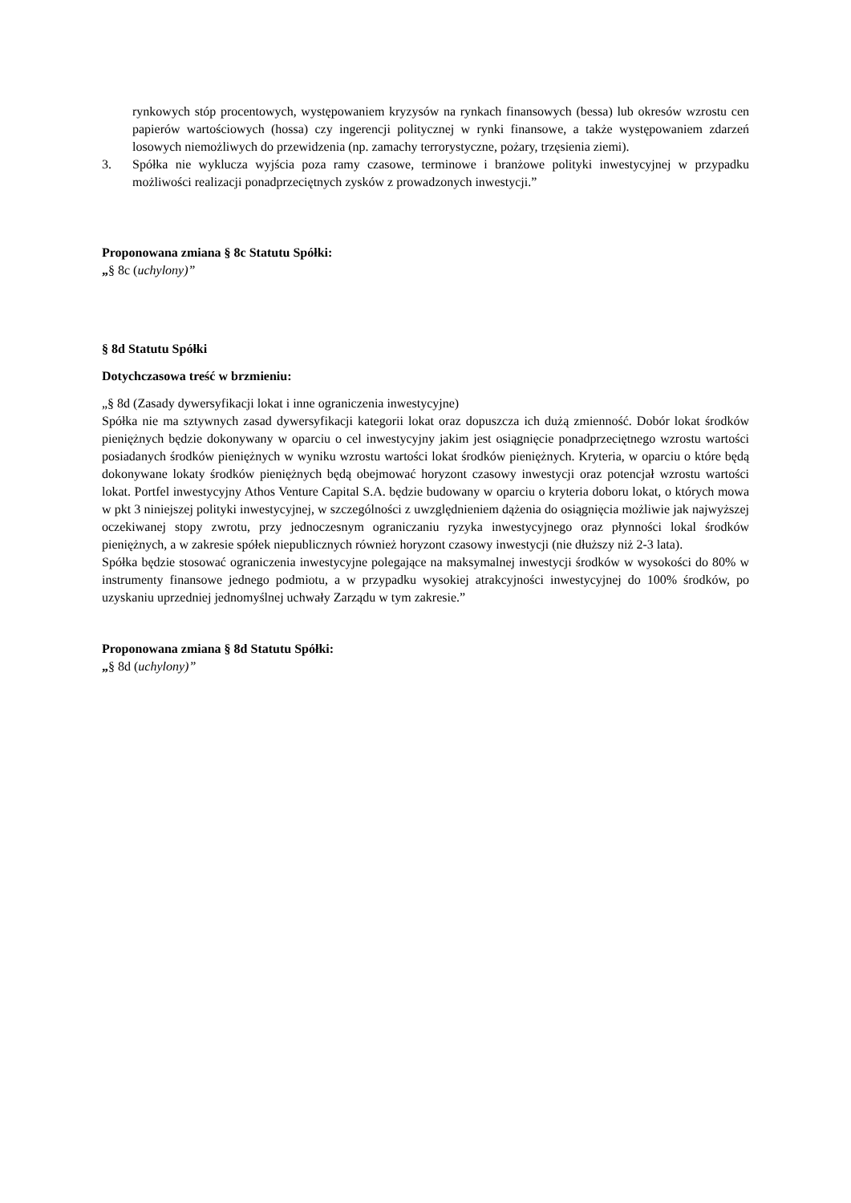rynkowych stóp procentowych, występowaniem kryzysów na rynkach finansowych (bessa) lub okresów wzrostu cen papierów wartościowych (hossa) czy ingerencji politycznej w rynki finansowe, a także występowaniem zdarzeń losowych niemożliwych do przewidzenia (np. zamachy terrorystyczne, pożary, trzęsienia ziemi).
3. Spółka nie wyklucza wyjścia poza ramy czasowe, terminowe i branżowe polityki inwestycyjnej w przypadku możliwości realizacji ponadprzeciętnych zysków z prowadzonych inwestycji.”
Proponowana zmiana § 8c Statutu Spółki:
„§ 8c (uchylony)”
§ 8d Statutu Spółki
Dotychczasowa treść w brzmieniu:
„§ 8d (Zasady dywersyfikacji lokat i inne ograniczenia inwestycyjne)
Spółka nie ma sztywnych zasad dywersyfikacji kategorii lokat oraz dopuszcza ich dużą zmienność. Dobór lokat środków pieniężnych będzie dokonywany w oparciu o cel inwestycyjny jakim jest osiągnięcie ponadprzeciętnego wzrostu wartości posiadanych środków pieniężnych w wyniku wzrostu wartości lokat środków pieniężnych. Kryteria, w oparciu o które będą dokonywane lokaty środków pieniężnych będą obejmować horyzont czasowy inwestycji oraz potencjał wzrostu wartości lokat. Portfel inwestycyjny Athos Venture Capital S.A. będzie budowany w oparciu o kryteria doboru lokat, o których mowa w pkt 3 niniejszej polityki inwestycyjnej, w szczególności z uwzględnieniem dążenia do osiągnięcia możliwie jak najwyższej oczekiwanej stopy zwrotu, przy jednoczesnym ograniczaniu ryzyka inwestycyjnego oraz płynności lokal środków pieniężnych, a w zakresie spółek niepublicznych również horyzont czasowy inwestycji (nie dłuższy niż 2-3 lata).
Spółka będzie stosować ograniczenia inwestycyjne polegające na maksymalnej inwestycji środków w wysokości do 80% w instrumenty finansowe jednego podmiotu, a w przypadku wysokiej atrakcyjności inwestycyjnej do 100% środków, po uzyskaniu uprzedniej jednomyślnej uchwały Zarządu w tym zakresie.”
Proponowana zmiana § 8d Statutu Spółki:
„§ 8d (uchylony)”